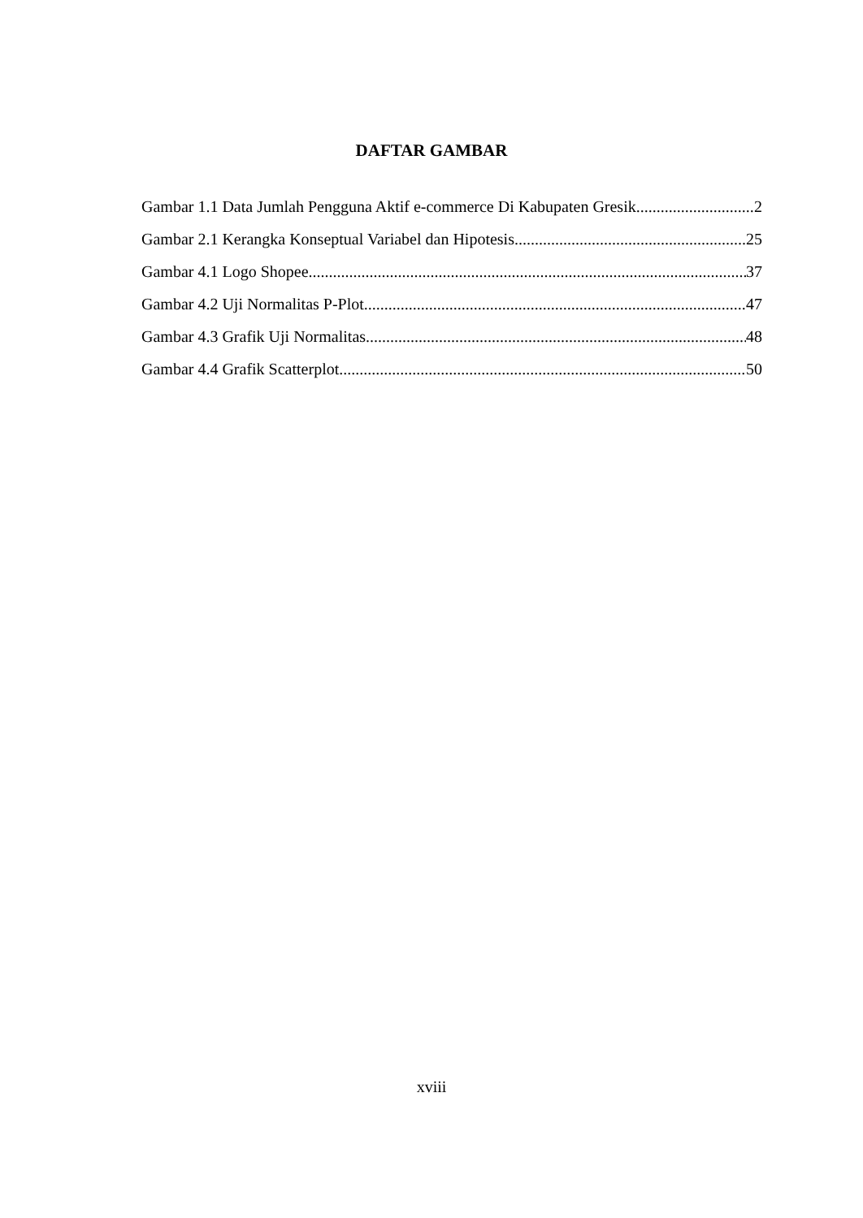DAFTAR GAMBAR
Gambar 1.1 Data Jumlah Pengguna Aktif e-commerce Di Kabupaten Gresik 2
Gambar 2.1 Kerangka Konseptual Variabel dan Hipotesis 25
Gambar 4.1 Logo Shopee 37
Gambar 4.2 Uji Normalitas P-Plot 47
Gambar 4.3 Grafik Uji Normalitas 48
Gambar 4.4 Grafik Scatterplot 50
xviii